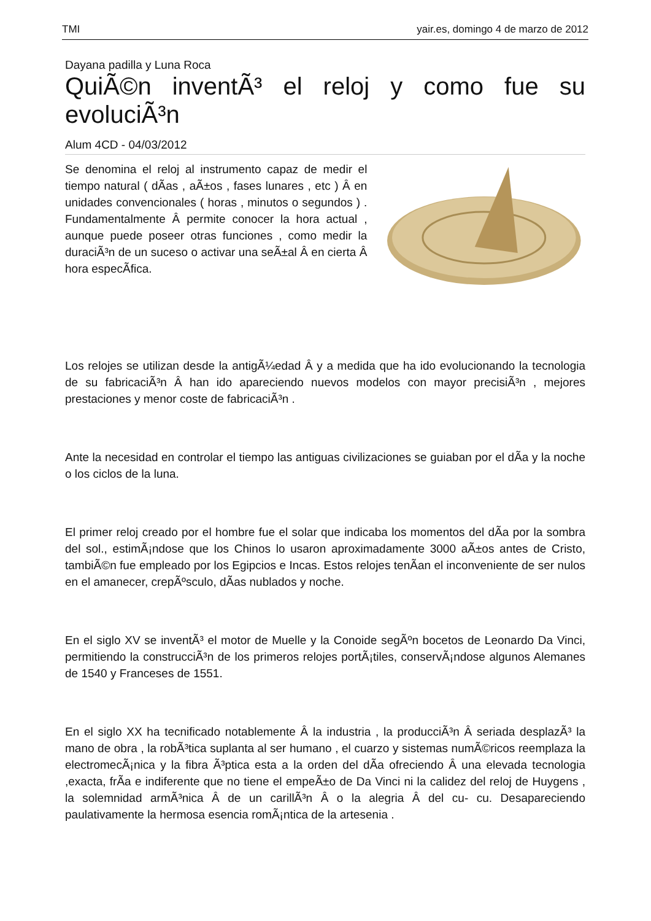TMI yair.es, domingo 4 de marzo de 2012
Dayana padilla y Luna Roca
QuiÃ©n inventÃ³ el reloj y como fue su evoluciÃ³n
Alum 4CD - 04/03/2012
Se denomina el reloj al instrumento capaz de medir el tiempo natural ( dÃ­as , aÃ±os , fases lunares , etc ) Â en unidades convencionales ( horas , minutos o segundos ) . Fundamentalmente Â permite conocer la hora actual , aunque puede poseer otras funciones , como medir la duraciÃ³n de un suceso o activar una seÃ±al Â en cierta Â hora especÃ­fica.
Los relojes se utilizan desde la antigÃ¼edad Â y a medida que ha ido evolucionando la tecnologia de su fabricaciÃ³n Â han ido apareciendo nuevos modelos con mayor precisiÃ³n , mejores prestaciones y menor coste de fabricaciÃ³n .
Ante la necesidad en controlar el tiempo las antiguas civilizaciones se guiaban por el dÃ­a y la noche o los ciclos de la luna.
El primer reloj creado por el hombre fue el solar que indicaba los momentos del dÃ­a por la sombra del sol., estimÃ¡ndose que los Chinos lo usaron aproximadamente 3000 aÃ±os antes de Cristo, tambiÃ©n fue empleado por los Egipcios e Incas. Estos relojes tenÃ­an el inconveniente de ser nulos en el amanecer, crepÃºsculo, dÃ­as nublados y noche.
En el siglo XV se inventÃ³ el motor de Muelle y la Conoide segÃºn bocetos de Leonardo Da Vinci, permitiendo la construcciÃ³n de los primeros relojes portÃ¡tiles, conservÃ¡ndose algunos Alemanes de 1540 y Franceses de 1551.
En el siglo XX ha tecnificado notablemente Â la industria , la producciÃ³n Â seriada desplazÃ³ la mano de obra , la robÃ³tica suplanta al ser humano , el cuarzo y sistemas numÃ©ricos reemplaza la electromecÃ¡nica y la fibra Ã³ptica esta a la orden del dÃ­a ofreciendo Â una elevada tecnologia ,exacta, frÃ­a e indiferente que no tiene el empeÃ±o de Da Vinci ni la calidez del reloj de Huygens , la solemnidad armÃ³nica Â de un carillÃ³n Â o la alegria Â del cu- cu. Desapareciendo paulativamente la hermosa esencia romÃ¡ntica de la artesenia .